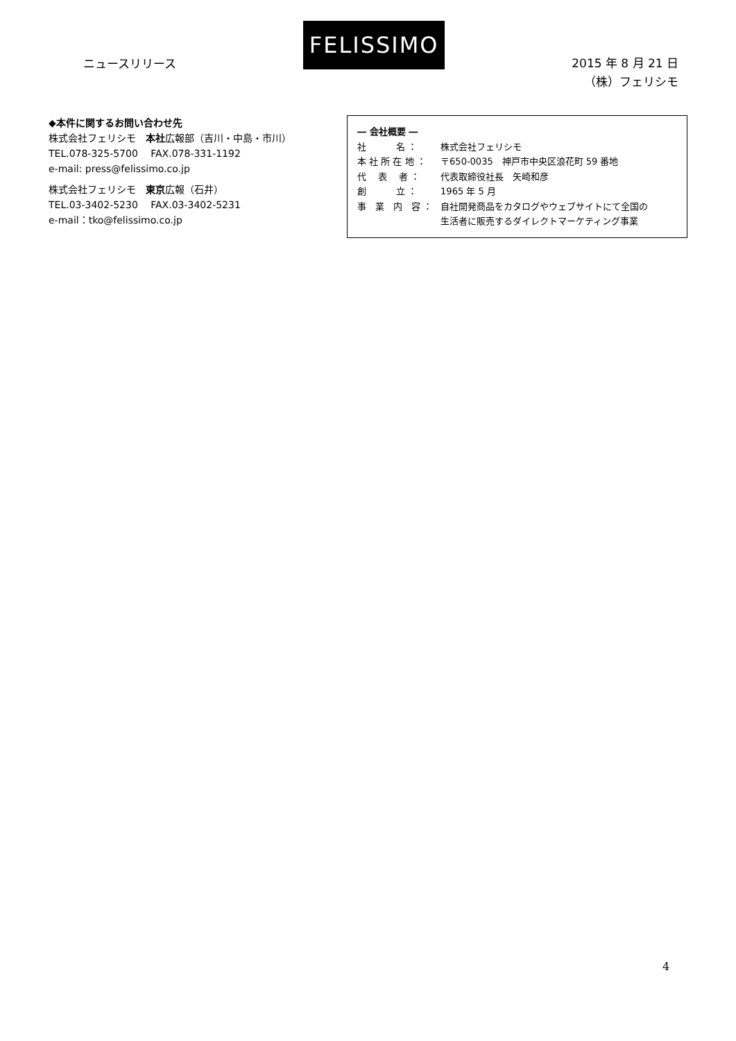ニュースリリース
FELISSIMO
2015 年 8 月 21 日
（株）フェリシモ
◆本件に関するお問い合わせ先
株式会社フェリシモ　本社広報部（吉川・中島・市川）
TEL.078-325-5700　 FAX.078-331-1192
e-mail: press@felissimo.co.jp
株式会社フェリシモ　東京広報（石井）
TEL.03-3402-5230　 FAX.03-3402-5231
e-mail：tko@felissimo.co.jp
― 会社概要 ―
社　　　 名 ： 株式会社フェリシモ
本 社 所 在 地 ： 〒650-0035　神戸市中央区浪花町 59 番地
代　 表　 者 ： 代表取締役社長　矢崎和彦
創　　　 立 ： 1965 年 5 月
事　業　内　容 ： 自社開発商品をカタログやウェブサイトにて全国の
生活者に販売するダイレクトマーケティング事業
4